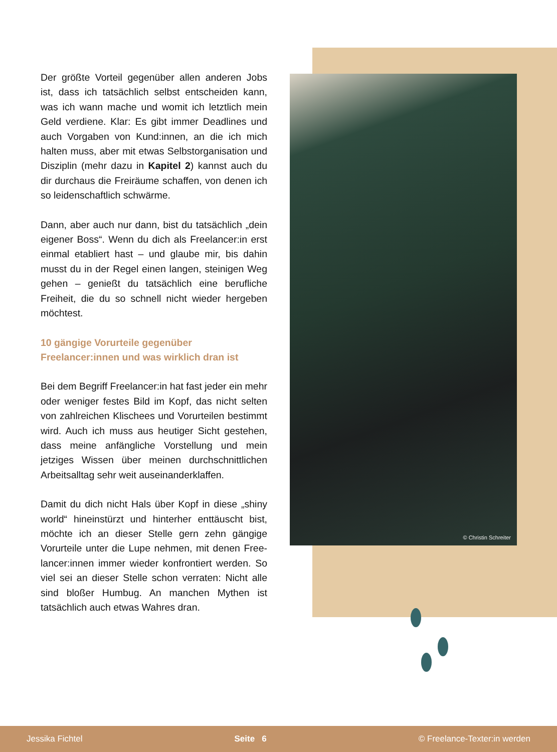© Christin Schreiter
Der größte Vorteil gegenüber allen anderen Jobs ist, dass ich tatsächlich selbst entscheiden kann, was ich wann mache und womit ich letztlich mein Geld verdiene. Klar: Es gibt immer Deadlines und auch Vorgaben von Kund:innen, an die ich mich halten muss, aber mit etwas Selbstorganisation und Disziplin (mehr dazu in Kapitel 2) kannst auch du dir durchaus die Freiräume schaffen, von denen ich so leidenschaftlich schwärme.
Dann, aber auch nur dann, bist du tatsächlich „dein eigener Boss“. Wenn du dich als Freelancer:in erst einmal etabliert hast – und glaube mir, bis dahin musst du in der Regel einen langen, steinigen Weg gehen – genießt du tatsächlich eine berufliche Freiheit, die du so schnell nicht wieder hergeben möchtest.
10 gängige Vorurteile gegenüber
Freelancer:innen und was wirklich dran ist
Bei dem Begriff Freelancer:in hat fast jeder ein mehr oder weniger festes Bild im Kopf, das nicht selten von zahlreichen Klischees und Vorurteilen bestimmt wird. Auch ich muss aus heutiger Sicht gestehen, dass meine anfängliche Vorstellung und mein jetziges Wissen über meinen durchschnittli­chen Arbeitsalltag sehr weit auseinanderklaffen.
Damit du dich nicht Hals über Kopf in diese „shiny world“ hineinstürzt und hinterher enttäuscht bist, möchte ich an dieser Stelle gern zehn gängige Vorurteile unter die Lupe nehmen, mit denen Free­lancer:innen immer wieder konfrontiert werden. So viel sei an dieser Stelle schon verraten: Nicht alle sind bloßer Humbug. An manchen Mythen ist tatsächlich auch etwas Wahres dran.
Jessika Fichtel Seite 6 © Freelance-Texter:in werden